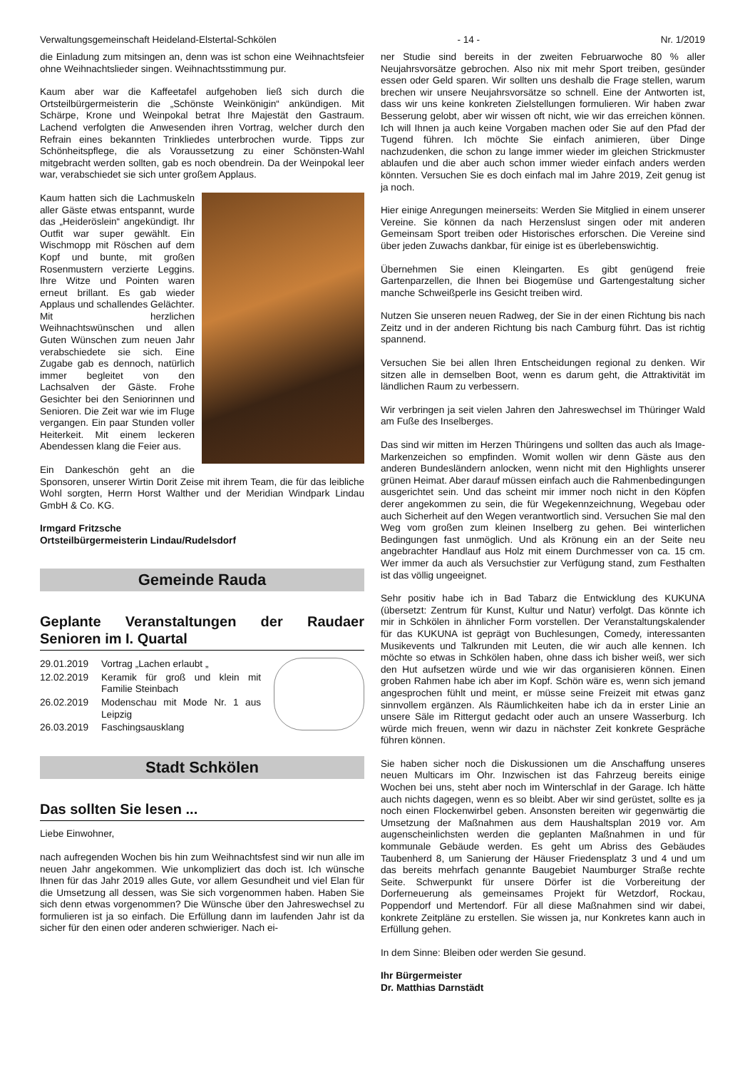Verwaltungsgemeinschaft Heideland-Elstertal-Schkölen - 14 - Nr. 1/2019
die Einladung zum mitsingen an, denn was ist schon eine Weihnachtsfeier ohne Weihnachtslieder singen. Weihnachtsstimmung pur.
Kaum aber war die Kaffeetafel aufgehoben ließ sich durch die Ortsteilbürgermeisterin die „Schönste Weinkönigin“ ankündigen. Mit Schärpe, Krone und Weinpokal betrat Ihre Majestät den Gastraum. Lachend verfolgten die Anwesenden ihren Vortrag, welcher durch den Refrain eines bekannten Trinkliedes unterbrochen wurde. Tipps zur Schönheitspflege, die als Voraussetzung zu einer Schönsten-Wahl mitgebracht werden sollten, gab es noch obendrein. Da der Weinpokal leer war, verabschiedet sie sich unter großem Applaus.
Kaum hatten sich die Lachmuskeln aller Gäste etwas entspannt, wurde das „Heideröslein“ angekündigt. Ihr Outfit war super gewählt. Ein Wischmopp mit Röschen auf dem Kopf und bunte, mit großen Rosenmustern verzierte Leggins. Ihre Witze und Pointen waren erneut brillant. Es gab wieder Applaus und schallendes Gelächter. Mit herzlichen Weihnachtswünschen und allen Guten Wünschen zum neuen Jahr verabschiedete sie sich. Eine Zugabe gab es dennoch, natürlich immer begleitet von den Lachsalven der Gäste. Frohe Gesichter bei den Seniorinnen und Senioren. Die Zeit war wie im Fluge vergangen. Ein paar Stunden voller Heiterkeit. Mit einem leckeren Abendessen klang die Feier aus.
Ein Dankeschön geht an die Sponsoren, unserer Wirtin Dorit Zeise mit ihrem Team, die für das leibliche Wohl sorgten, Herrn Horst Walther und der Meridian Windpark Lindau GmbH & Co. KG.
Irmgard Fritzsche
Ortsteilbürgermeisterin Lindau/Rudelsdorf
Gemeinde Rauda
Geplante Veranstaltungen der Raudaer Senioren im I. Quartal
| 29.01.2019 | Vortrag „Lachen erlaubt „ |
| 12.02.2019 | Keramik für groß und klein mit Familie Steinbach |
| 26.02.2019 | Modenschau mit Mode Nr. 1 aus Leipzig |
| 26.03.2019 | Faschingsausklang |
Stadt Schkölen
Das sollten Sie lesen ...
Liebe Einwohner,
nach aufregenden Wochen bis hin zum Weihnachtsfest sind wir nun alle im neuen Jahr angekommen. Wie unkompliziert das doch ist. Ich wünsche Ihnen für das Jahr 2019 alles Gute, vor allem Gesundheit und viel Elan für die Umsetzung all dessen, was Sie sich vorgenommen haben. Haben Sie sich denn etwas vorgenommen? Die Wünsche über den Jahreswechsel zu formulieren ist ja so einfach. Die Erfüllung dann im laufenden Jahr ist da sicher für den einen oder anderen schwieriger. Nach ei-
ner Studie sind bereits in der zweiten Februarwoche 80 % aller Neujahrsvorsätze gebrochen. Also nix mit mehr Sport treiben, gesünder essen oder Geld sparen. Wir sollten uns deshalb die Frage stellen, warum brechen wir unsere Neujahrsvorsätze so schnell. Eine der Antworten ist, dass wir uns keine konkreten Zielstellungen formulieren. Wir haben zwar Besserung gelobt, aber wir wissen oft nicht, wie wir das erreichen können. Ich will Ihnen ja auch keine Vorgaben machen oder Sie auf den Pfad der Tugend führen. Ich möchte Sie einfach animieren, über Dinge nachzudenken, die schon zu lange immer wieder im gleichen Strickmuster ablaufen und die aber auch schon immer wieder einfach anders werden könnten. Versuchen Sie es doch einfach mal im Jahre 2019, Zeit genug ist ja noch.
Hier einige Anregungen meinerseits: Werden Sie Mitglied in einem unserer Vereine. Sie können da nach Herzenslust singen oder mit anderen Gemeinsam Sport treiben oder Historisches erforschen. Die Vereine sind über jeden Zuwachs dankbar, für einige ist es überlebenswichtig.
Übernehmen Sie einen Kleingarten. Es gibt genügend freie Gartenparzellen, die Ihnen bei Biogemüse und Gartengestaltung sicher manche Schweißperle ins Gesicht treiben wird.
Nutzen Sie unseren neuen Radweg, der Sie in der einen Richtung bis nach Zeitz und in der anderen Richtung bis nach Camburg führt. Das ist richtig spannend.
Versuchen Sie bei allen Ihren Entscheidungen regional zu denken. Wir sitzen alle in demselben Boot, wenn es darum geht, die Attraktivität im ländlichen Raum zu verbessern.
Wir verbringen ja seit vielen Jahren den Jahreswechsel im Thüringer Wald am Fuße des Inselberges.
Das sind wir mitten im Herzen Thüringens und sollten das auch als Image-Markenzeichen so empfinden. Womit wollen wir denn Gäste aus den anderen Bundesländern anlocken, wenn nicht mit den Highlights unserer grünen Heimat. Aber darauf müssen einfach auch die Rahmenbedingungen ausgerichtet sein. Und das scheint mir immer noch nicht in den Köpfen derer angekommen zu sein, die für Wegekennzeichnung, Wegebau oder auch Sicherheit auf den Wegen verantwortlich sind. Versuchen Sie mal den Weg vom großen zum kleinen Inselberg zu gehen. Bei winterlichen Bedingungen fast unmöglich. Und als Krönung ein an der Seite neu angebrachter Handlauf aus Holz mit einem Durchmesser von ca. 15 cm. Wer immer da auch als Versuchstier zur Verfügung stand, zum Festhalten ist das völlig ungeeignet.
Sehr positiv habe ich in Bad Tabarz die Entwicklung des KUKUNA (übersetzt: Zentrum für Kunst, Kultur und Natur) verfolgt. Das könnte ich mir in Schkölen in ähnlicher Form vorstellen. Der Veranstaltungskalender für das KUKUNA ist geprägt von Buchlesungen, Comedy, interessanten Musikevents und Talkrunden mit Leuten, die wir auch alle kennen. Ich möchte so etwas in Schkölen haben, ohne dass ich bisher weiß, wer sich den Hut aufsetzen würde und wie wir das organisieren können. Einen groben Rahmen habe ich aber im Kopf. Schön wäre es, wenn sich jemand angesprochen fühlt und meint, er müsse seine Freizeit mit etwas ganz sinnvollem ergänzen. Als Räumlichkeiten habe ich da in erster Linie an unsere Säle im Rittergut gedacht oder auch an unsere Wasserburg. Ich würde mich freuen, wenn wir dazu in nächster Zeit konkrete Gespräche führen können.
Sie haben sicher noch die Diskussionen um die Anschaffung unseres neuen Multicars im Ohr. Inzwischen ist das Fahrzeug bereits einige Wochen bei uns, steht aber noch im Winterschlaf in der Garage. Ich hätte auch nichts dagegen, wenn es so bleibt. Aber wir sind gerüstet, sollte es ja noch einen Flockenwirbel geben. Ansonsten bereiten wir gegenwärtig die Umsetzung der Maßnahmen aus dem Haushaltsplan 2019 vor. Am augenscheinlichsten werden die geplanten Maßnahmen in und für kommunale Gebäude werden. Es geht um Abriss des Gebäudes Taubenherd 8, um Sanierung der Häuser Friedensplatz 3 und 4 und um das bereits mehrfach genannte Baugebiet Naumburger Straße rechte Seite. Schwerpunkt für unsere Dörfer ist die Vorbereitung der Dorferneuerung als gemeinsames Projekt für Wetzdorf, Rockau, Poppendorf und Mertendorf. Für all diese Maßnahmen sind wir dabei, konkrete Zeitpläne zu erstellen. Sie wissen ja, nur Konkretes kann auch in Erfüllung gehen.
In dem Sinne: Bleiben oder werden Sie gesund.
Ihr Bürgermeister
Dr. Matthias Darnstädt